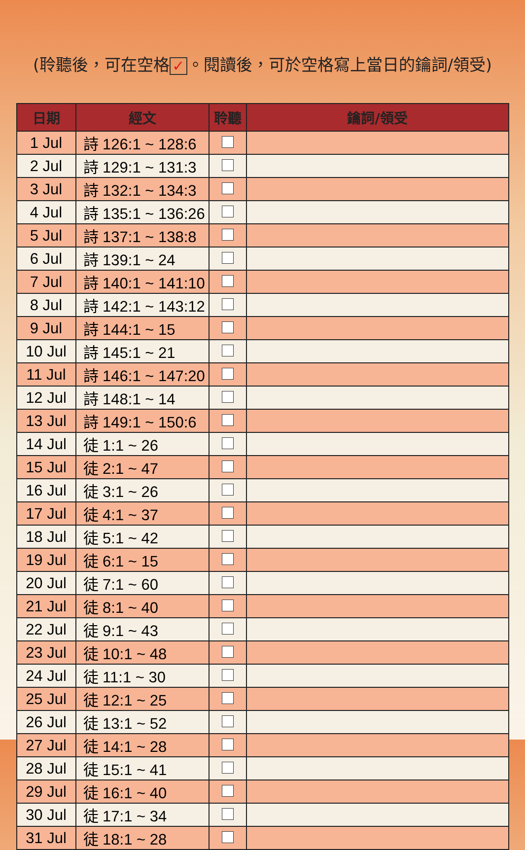(聆聽後，可在空格 ✓ 。閱讀後，可於空格寫上當日的鑰詞/領受)
| 日期 | 經文 | 聆聽 | 鑰詞/領受 |
| --- | --- | --- | --- |
| 1 Jul | 詩 126:1 ~ 128:6 | | |
| 2 Jul | 詩 129:1 ~ 131:3 | | |
| 3 Jul | 詩 132:1 ~ 134:3 | | |
| 4 Jul | 詩 135:1 ~ 136:26 | | |
| 5 Jul | 詩 137:1 ~ 138:8 | | |
| 6 Jul | 詩 139:1 ~ 24 | | |
| 7 Jul | 詩 140:1 ~ 141:10 | | |
| 8 Jul | 詩 142:1 ~ 143:12 | | |
| 9 Jul | 詩 144:1 ~ 15 | | |
| 10 Jul | 詩 145:1 ~ 21 | | |
| 11 Jul | 詩 146:1 ~ 147:20 | | |
| 12 Jul | 詩 148:1 ~ 14 | | |
| 13 Jul | 詩 149:1 ~ 150:6 | | |
| 14 Jul | 徒 1:1 ~ 26 | | |
| 15 Jul | 徒 2:1 ~ 47 | | |
| 16 Jul | 徒 3:1 ~ 26 | | |
| 17 Jul | 徒 4:1 ~ 37 | | |
| 18 Jul | 徒 5:1 ~ 42 | | |
| 19 Jul | 徒 6:1 ~ 15 | | |
| 20 Jul | 徒 7:1 ~ 60 | | |
| 21 Jul | 徒 8:1 ~ 40 | | |
| 22 Jul | 徒 9:1 ~ 43 | | |
| 23 Jul | 徒 10:1 ~ 48 | | |
| 24 Jul | 徒 11:1 ~ 30 | | |
| 25 Jul | 徒 12:1 ~ 25 | | |
| 26 Jul | 徒 13:1 ~ 52 | | |
| 27 Jul | 徒 14:1 ~ 28 | | |
| 28 Jul | 徒 15:1 ~ 41 | | |
| 29 Jul | 徒 16:1 ~ 40 | | |
| 30 Jul | 徒 17:1 ~ 34 | | |
| 31 Jul | 徒 18:1 ~ 28 | | |